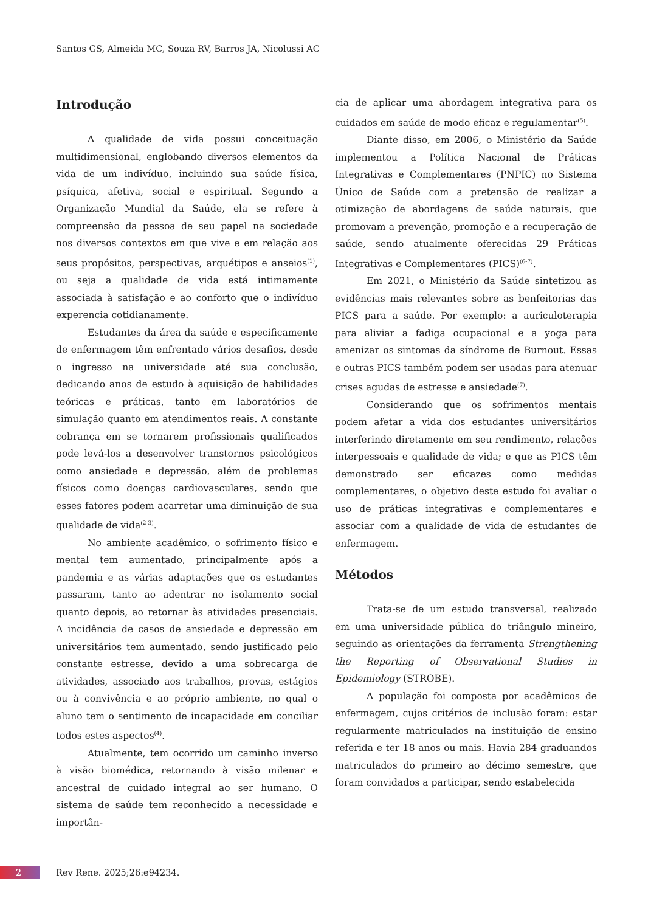Santos GS, Almeida MC, Souza RV, Barros JA, Nicolussi AC
Introdução
A qualidade de vida possui conceituação multidimensional, englobando diversos elementos da vida de um indivíduo, incluindo sua saúde física, psíquica, afetiva, social e espiritual. Segundo a Organização Mundial da Saúde, ela se refere à compreensão da pessoa de seu papel na sociedade nos diversos contextos em que vive e em relação aos seus propósitos, perspectivas, arquétipos e anseios<sup>(1)</sup>, ou seja a qualidade de vida está intimamente associada à satisfação e ao conforto que o indivíduo experencia cotidianamente.
Estudantes da área da saúde e especificamente de enfermagem têm enfrentado vários desafios, desde o ingresso na universidade até sua conclusão, dedicando anos de estudo à aquisição de habilidades teóricas e práticas, tanto em laboratórios de simulação quanto em atendimentos reais. A constante cobrança em se tornarem profissionais qualificados pode levá-los a desenvolver transtornos psicológicos como ansiedade e depressão, além de problemas físicos como doenças cardiovasculares, sendo que esses fatores podem acarretar uma diminuição de sua qualidade de vida<sup>(2-3)</sup>.
No ambiente acadêmico, o sofrimento físico e mental tem aumentado, principalmente após a pandemia e as várias adaptações que os estudantes passaram, tanto ao adentrar no isolamento social quanto depois, ao retornar às atividades presenciais. A incidência de casos de ansiedade e depressão em universitários tem aumentado, sendo justificado pelo constante estresse, devido a uma sobrecarga de atividades, associado aos trabalhos, provas, estágios ou à convivência e ao próprio ambiente, no qual o aluno tem o sentimento de incapacidade em conciliar todos estes aspectos<sup>(4)</sup>.
Atualmente, tem ocorrido um caminho inverso à visão biomédica, retornando à visão milenar e ancestral de cuidado integral ao ser humano. O sistema de saúde tem reconhecido a necessidade e importân-
cia de aplicar uma abordagem integrativa para os cuidados em saúde de modo eficaz e regulamentar<sup>(5)</sup>.
Diante disso, em 2006, o Ministério da Saúde implementou a Política Nacional de Práticas Integrativas e Complementares (PNPIC) no Sistema Único de Saúde com a pretensão de realizar a otimização de abordagens de saúde naturais, que promovam a prevenção, promoção e a recuperação de saúde, sendo atualmente oferecidas 29 Práticas Integrativas e Complementares (PICS)<sup>(6-7)</sup>.
Em 2021, o Ministério da Saúde sintetizou as evidências mais relevantes sobre as benfeitorias das PICS para a saúde. Por exemplo: a auriculoterapia para aliviar a fadiga ocupacional e a yoga para amenizar os sintomas da síndrome de Burnout. Essas e outras PICS também podem ser usadas para atenuar crises agudas de estresse e ansiedade<sup>(7)</sup>.
Considerando que os sofrimentos mentais podem afetar a vida dos estudantes universitários interferindo diretamente em seu rendimento, relações interpessoais e qualidade de vida; e que as PICS têm demonstrado ser eficazes como medidas complementares, o objetivo deste estudo foi avaliar o uso de práticas integrativas e complementares e associar com a qualidade de vida de estudantes de enfermagem.
Métodos
Trata-se de um estudo transversal, realizado em uma universidade pública do triângulo mineiro, seguindo as orientações da ferramenta Strengthening the Reporting of Observational Studies in Epidemiology (STROBE).
A população foi composta por acadêmicos de enfermagem, cujos critérios de inclusão foram: estar regularmente matriculados na instituição de ensino referida e ter 18 anos ou mais. Havia 284 graduandos matriculados do primeiro ao décimo semestre, que foram convidados a participar, sendo estabelecida
2
Rev Rene. 2025;26:e94234.